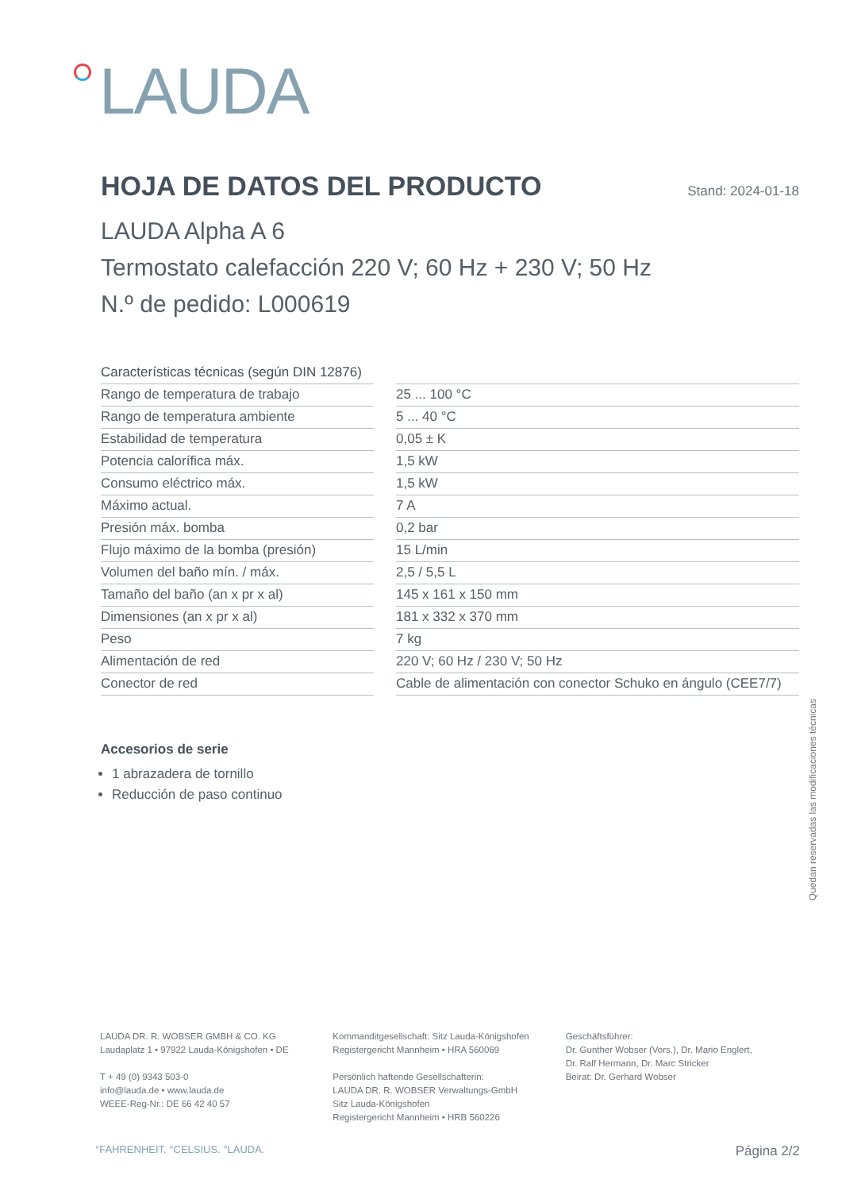LAUDA
HOJA DE DATOS DEL PRODUCTO Stand: 2024-01-18
LAUDA Alpha A 6
Termostato calefacción 220 V; 60 Hz + 230 V; 50 Hz
N.º de pedido: L000619
| Características técnicas (según DIN 12876) | |
| --- | --- |
| Rango de temperatura de trabajo | 25 ... 100 °C |
| Rango de temperatura ambiente | 5 ... 40 °C |
| Estabilidad de temperatura | 0,05 ± K |
| Potencia calorífica máx. | 1,5 kW |
| Consumo eléctrico máx. | 1,5 kW |
| Máximo actual. | 7 A |
| Presión máx. bomba | 0,2 bar |
| Flujo máximo de la bomba (presión) | 15 L/min |
| Volumen del baño mín. / máx. | 2,5 / 5,5 L |
| Tamaño del baño (an x pr x al) | 145 x 161 x 150 mm |
| Dimensiones (an x pr x al) | 181 x 332 x 370 mm |
| Peso | 7 kg |
| Alimentación de red | 220 V; 60 Hz / 230 V; 50 Hz |
| Conector de red | Cable de alimentación con conector Schuko en ángulo (CEE7/7) |
Accesorios de serie
1 abrazadera de tornillo
Reducción de paso continuo
Quedan reservadas las modificaciones técnicas
LAUDA DR. R. WOBSER GMBH & CO. KG
Laudaplatz 1 • 97922 Lauda-Königshofen • DE
T + 49 (0) 9343 503-0
info@lauda.de • www.lauda.de
WEEE-Reg-Nr.: DE 66 42 40 57
Kommanditgesellschaft: Sitz Lauda-Königshofen
Registergericht Mannheim • HRA 560069
Persönlich haftende Gesellschafterin:
LAUDA DR. R. WOBSER Verwaltungs-GmbH
Sitz Lauda-Königshofen
Registergericht Mannheim • HRB 560226
Geschäftsführer:
Dr. Gunther Wobser (Vors.), Dr. Mario Englert,
Dr. Ralf Hermann, Dr. Marc Stricker
Beirat: Dr. Gerhard Wobser
°FAHRENHEIT. °CELSIUS. °LAUDA. Página 2/2